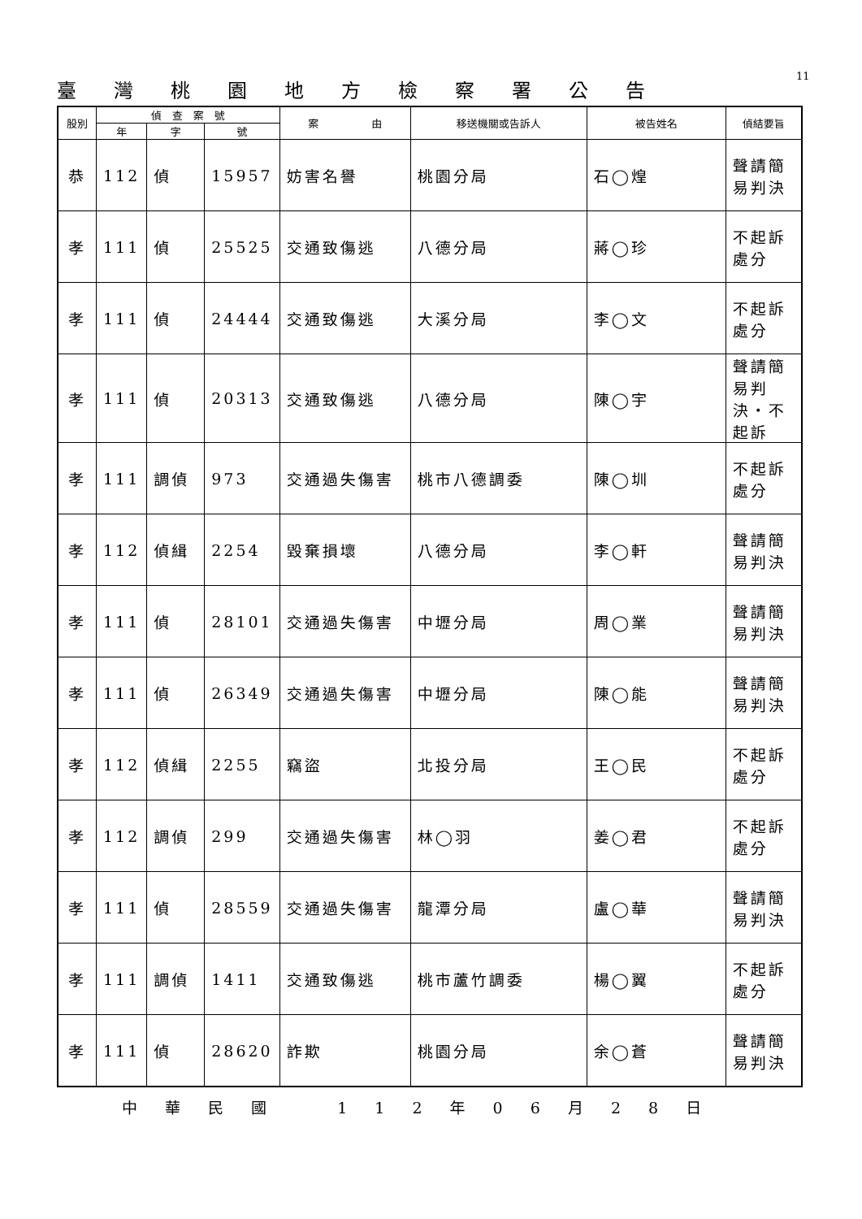11
臺灣桃園地方檢察署公告
| 股別 | 偵 查 案 號 | | | 案 由 | 移送機關或告訴人 | 被告姓名 | 偵結要旨 |
| --- | --- | --- | --- | --- | --- | --- | --- |
| | 年 | 字 | 號 | | | | |
| 恭 | 112 | 偵 | 15957 | 妨害名譽 | 桃園分局 | 石◯煌 | 聲請簡易判決 |
| 孝 | 111 | 偵 | 25525 | 交通致傷逃 | 八德分局 | 蔣◯珍 | 不起訴處分 |
| 孝 | 111 | 偵 | 24444 | 交通致傷逃 | 大溪分局 | 李◯文 | 不起訴處分 |
| 孝 | 111 | 偵 | 20313 | 交通致傷逃 | 八德分局 | 陳◯宇 | 聲請簡易判決・不起訴 |
| 孝 | 111 | 調偵 | 973 | 交通過失傷害 | 桃市八德調委 | 陳◯圳 | 不起訴處分 |
| 孝 | 112 | 偵緝 | 2254 | 毀棄損壞 | 八德分局 | 李◯軒 | 聲請簡易判決 |
| 孝 | 111 | 偵 | 28101 | 交通過失傷害 | 中壢分局 | 周◯業 | 聲請簡易判決 |
| 孝 | 111 | 偵 | 26349 | 交通過失傷害 | 中壢分局 | 陳◯能 | 聲請簡易判決 |
| 孝 | 112 | 偵緝 | 2255 | 竊盜 | 北投分局 | 王◯民 | 不起訴處分 |
| 孝 | 112 | 調偵 | 299 | 交通過失傷害 | 林◯羽 | 姜◯君 | 不起訴處分 |
| 孝 | 111 | 偵 | 28559 | 交通過失傷害 | 龍潭分局 | 盧◯華 | 聲請簡易判決 |
| 孝 | 111 | 調偵 | 1411 | 交通致傷逃 | 桃市蘆竹調委 | 楊◯翼 | 不起訴處分 |
| 孝 | 111 | 偵 | 28620 | 詐欺 | 桃園分局 | 余◯蒼 | 聲請簡易判決 |
中 華 民 國 　 1 1 2 年 0 6 月 2 8 日